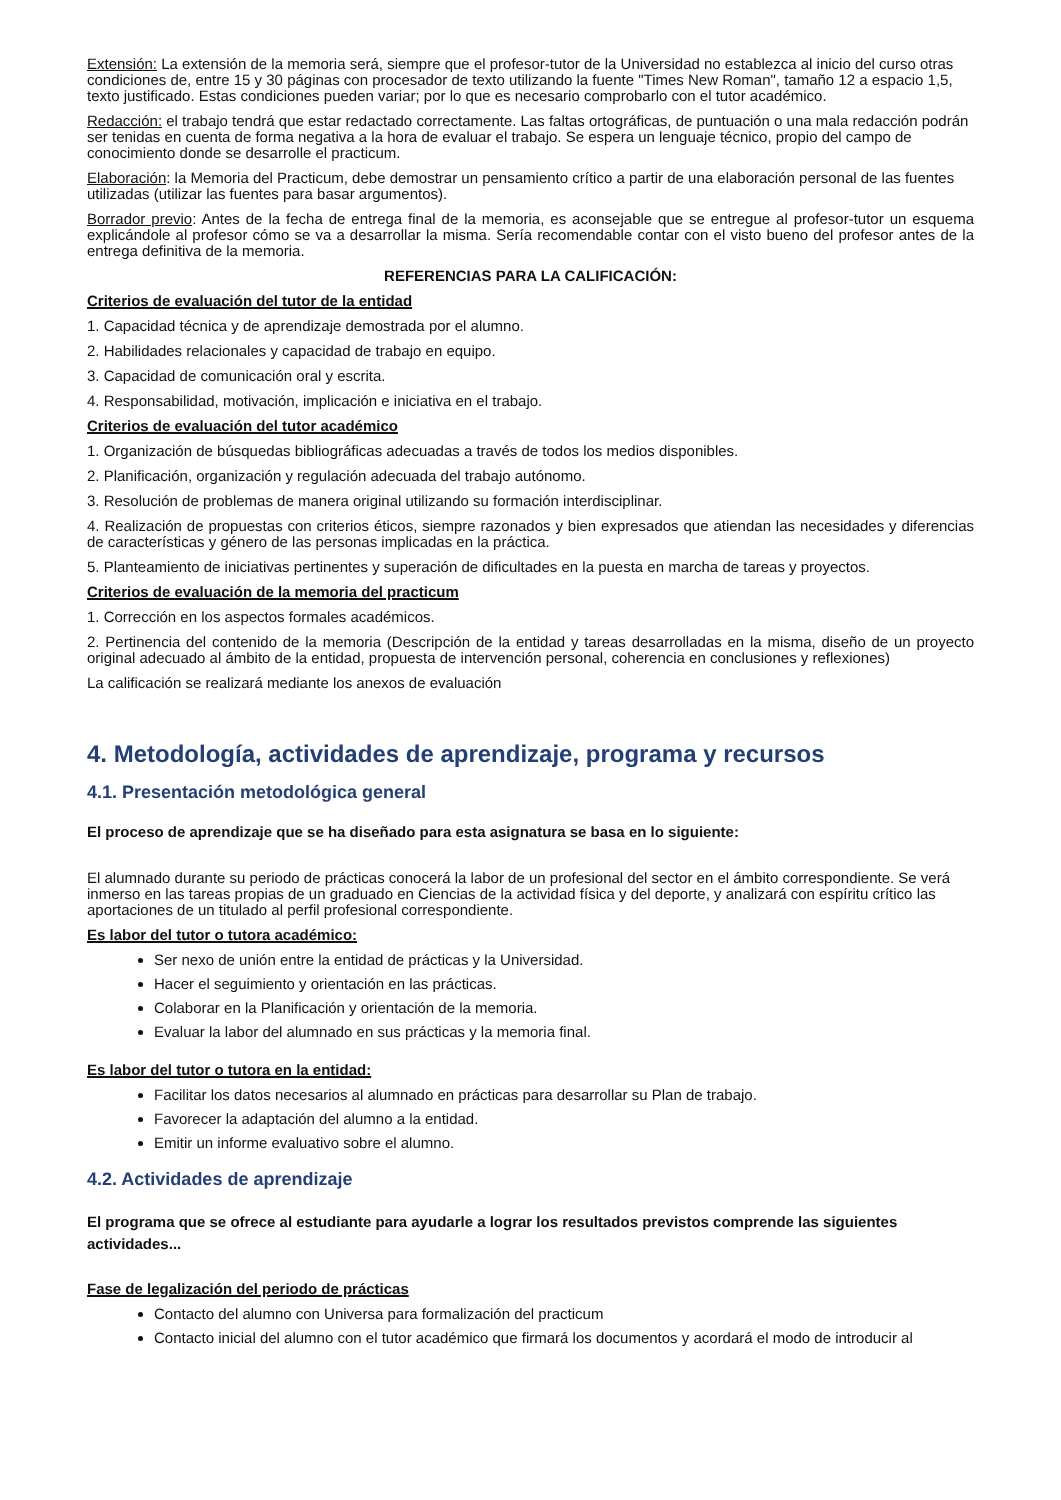Extensión: La extensión de la memoria será, siempre que el profesor-tutor de la Universidad no establezca al inicio del curso otras condiciones de, entre 15 y 30 páginas con procesador de texto utilizando la fuente "Times New Roman", tamaño 12 a espacio 1,5, texto justificado. Estas condiciones pueden variar; por lo que es necesario comprobarlo con el tutor académico.
Redacción: el trabajo tendrá que estar redactado correctamente. Las faltas ortográficas, de puntuación o una mala redacción podrán ser tenidas en cuenta de forma negativa a la hora de evaluar el trabajo. Se espera un lenguaje técnico, propio del campo de conocimiento donde se desarrolle el practicum.
Elaboración: la Memoria del Practicum, debe demostrar un pensamiento crítico a partir de una elaboración personal de las fuentes utilizadas (utilizar las fuentes para basar argumentos).
Borrador previo: Antes de la fecha de entrega final de la memoria, es aconsejable que se entregue al profesor-tutor un esquema explicándole al profesor cómo se va a desarrollar la misma. Sería recomendable contar con el visto bueno del profesor antes de la entrega definitiva de la memoria.
REFERENCIAS PARA LA CALIFICACIÓN:
Criterios de evaluación del tutor de la entidad
1. Capacidad técnica y de aprendizaje demostrada por el alumno.
2. Habilidades relacionales y capacidad de trabajo en equipo.
3. Capacidad de comunicación oral y escrita.
4. Responsabilidad, motivación, implicación e iniciativa en el trabajo.
Criterios de evaluación del tutor académico
1. Organización de búsquedas bibliográficas adecuadas a través de todos los medios disponibles.
2. Planificación, organización y regulación adecuada del trabajo autónomo.
3. Resolución de problemas de manera original utilizando su formación interdisciplinar.
4. Realización de propuestas con criterios éticos, siempre razonados y bien expresados que atiendan las necesidades y diferencias de características y género de las personas implicadas en la práctica.
5. Planteamiento de iniciativas pertinentes y superación de dificultades en la puesta en marcha de tareas y proyectos.
Criterios de evaluación de la memoria del practicum
1. Corrección en los aspectos formales académicos.
2. Pertinencia del contenido de la memoria (Descripción de la entidad y tareas desarrolladas en la misma, diseño de un proyecto original adecuado al ámbito de la entidad, propuesta de intervención personal, coherencia en conclusiones y reflexiones)
La calificación se realizará mediante los anexos de evaluación
4. Metodología, actividades de aprendizaje, programa y recursos
4.1. Presentación metodológica general
El proceso de aprendizaje que se ha diseñado para esta asignatura se basa en lo siguiente:
El alumnado durante su periodo de prácticas conocerá la labor de un profesional del sector en el ámbito correspondiente. Se verá inmerso en las tareas propias de un graduado en Ciencias de la actividad física y del deporte, y analizará con espíritu crítico las aportaciones de un titulado al perfil profesional correspondiente.
Es labor del tutor o tutora académico:
Ser nexo de unión entre la entidad de prácticas y la Universidad.
Hacer el seguimiento y orientación en las prácticas.
Colaborar en la Planificación y orientación de la memoria.
Evaluar la labor del alumnado en sus prácticas y la memoria final.
Es labor del tutor o tutora en la entidad:
Facilitar los datos necesarios al alumnado en prácticas para desarrollar su Plan de trabajo.
Favorecer la adaptación del alumno a la entidad.
Emitir un informe evaluativo sobre el alumno.
4.2. Actividades de aprendizaje
El programa que se ofrece al estudiante para ayudarle a lograr los resultados previstos comprende las siguientes actividades...
Fase de legalización del periodo de prácticas
Contacto del alumno con Universa para formalización del practicum
Contacto inicial del alumno con el tutor académico que firmará los documentos y acordará el modo de introducir al